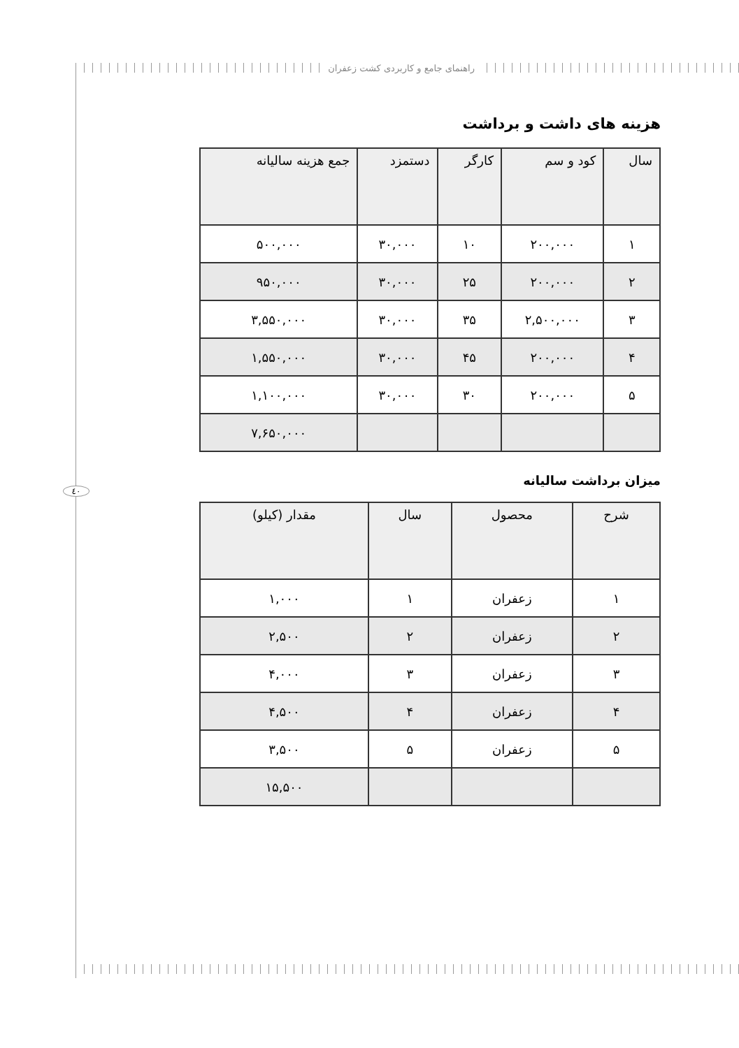راهنمای جامع و کاربردی کشت زعفران
٤٠
هزینه های داشت و برداشت
| سال | کود و سم | کارگر | دستمزد | جمع هزینه سالیانه |
| --- | --- | --- | --- | --- |
| ۱ | ۲۰۰,۰۰۰ | ۱۰ | ۳۰,۰۰۰ | ۵۰۰,۰۰۰ |
| ۲ | ۲۰۰,۰۰۰ | ۲۵ | ۳۰,۰۰۰ | ۹۵۰,۰۰۰ |
| ۳ | ۲,۵۰۰,۰۰۰ | ۳۵ | ۳۰,۰۰۰ | ۳,۵۵۰,۰۰۰ |
| ۴ | ۲۰۰,۰۰۰ | ۴۵ | ۳۰,۰۰۰ | ۱,۵۵۰,۰۰۰ |
| ۵ | ۲۰۰,۰۰۰ | ۳۰ | ۳۰,۰۰۰ | ۱,۱۰۰,۰۰۰ |
| | | | | ۷,۶۵۰,۰۰۰ |
میزان برداشت سالیانه
| شرح | محصول | سال | مقدار (کیلو) |
| --- | --- | --- | --- |
| ۱ | زعفران | ۱ | ۱,۰۰۰ |
| ۲ | زعفران | ۲ | ۲,۵۰۰ |
| ۳ | زعفران | ۳ | ۴,۰۰۰ |
| ۴ | زعفران | ۴ | ۴,۵۰۰ |
| ۵ | زعفران | ۵ | ۳,۵۰۰ |
| | | | ۱۵,۵۰۰ |